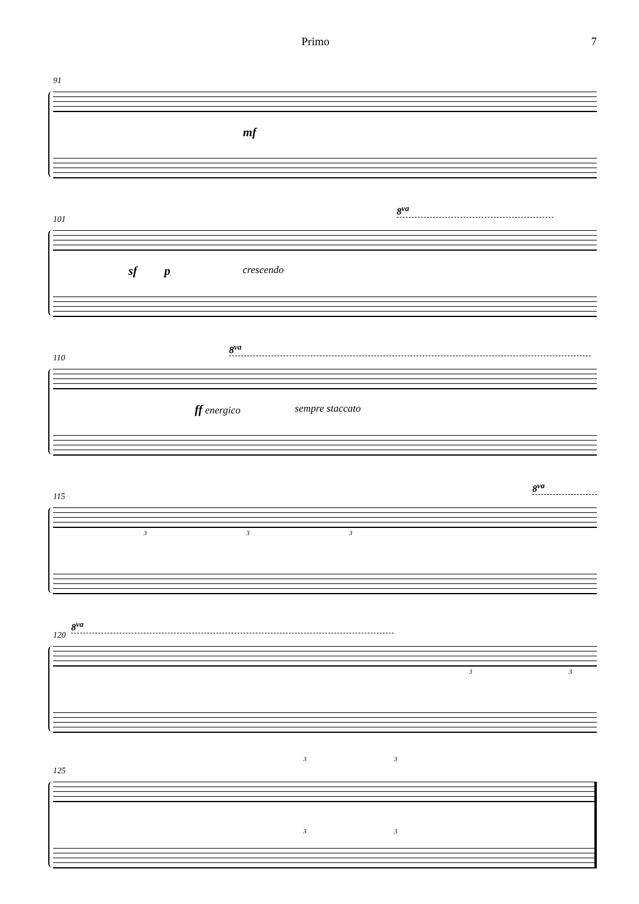Primo 7
91
mf
101
8<sup>va</sup>
sf p crescendo
110
8<sup>va</sup>
ff energico sempre staccato
115
8<sup>va</sup>
3 3 3
120
8<sup>va</sup>
3 3
125
3 3
3 3